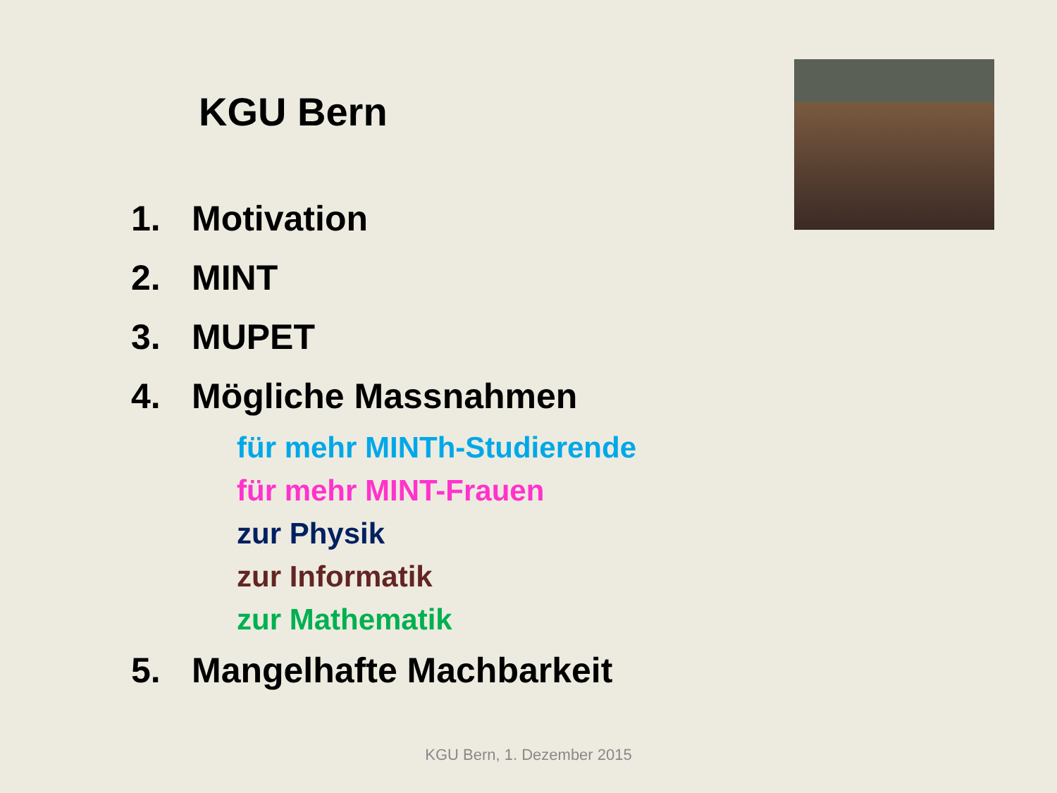KGU Bern
1. Motivation
2. MINT
3. MUPET
4. Mögliche Massnahmen
für mehr MINTh-Studierende
für mehr MINT-Frauen
zur Physik
zur Informatik
zur Mathematik
5. Mangelhafte Machbarkeit
KGU Bern, 1. Dezember 2015